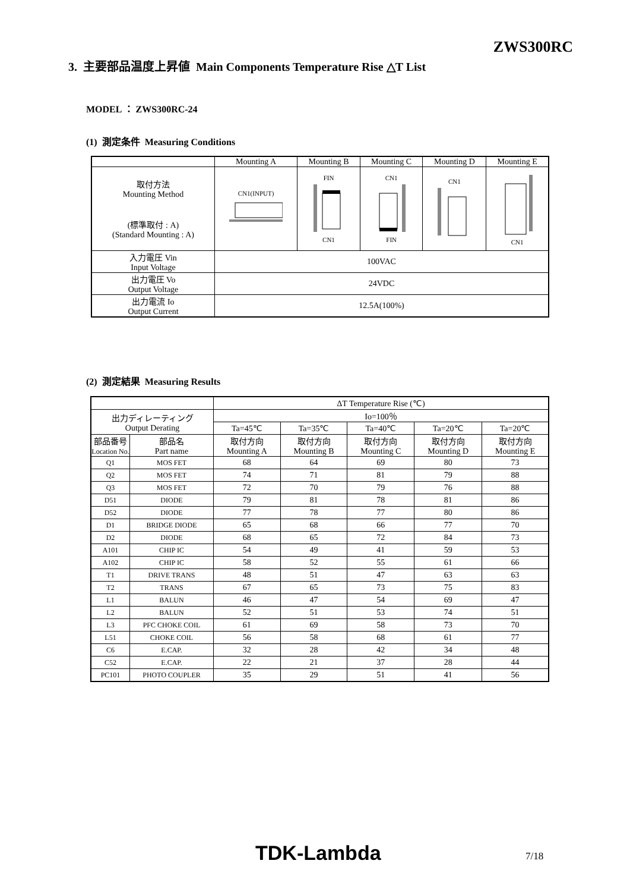ZWS300RC
3. 主要部品温度上昇値 Main Components Temperature Rise △T List
MODEL ： ZWS300RC-24
(1) 測定条件 Measuring Conditions
| | Mounting A | Mounting B | Mounting C | Mounting D | Mounting E |
| 取付方法 Mounting Method (標準取付 : A) (Standard Mounting : A) | CN1(INPUT) | FIN CN1 | CN1 FIN | CN1 | CN1 |
| 入力電圧 Vin Input Voltage | 100VAC | | | | |
| 出力電圧 Vo Output Voltage | 24VDC | | | | |
| 出力電流 Io Output Current | 12.5A(100%) | | | | |
(2) 測定結果 Measuring Results
| | | ΔT Temperature Rise (℃) | | | | |
| 出力ディレーティング Output Derating | | Io=100％ | | | | |
| | | Ta=45℃ | Ta=35℃ | Ta=40℃ | Ta=20℃ | Ta=20℃ |
| 部品番号 Location No. | 部品名 Part name | 取付方向 Mounting A | 取付方向 Mounting B | 取付方向 Mounting C | 取付方向 Mounting D | 取付方向 Mounting E |
| Q1 | MOS FET | 68 | 64 | 69 | 80 | 73 |
| Q2 | MOS FET | 74 | 71 | 81 | 79 | 88 |
| Q3 | MOS FET | 72 | 70 | 79 | 76 | 88 |
| D51 | DIODE | 79 | 81 | 78 | 81 | 86 |
| D52 | DIODE | 77 | 78 | 77 | 80 | 86 |
| D1 | BRIDGE DIODE | 65 | 68 | 66 | 77 | 70 |
| D2 | DIODE | 68 | 65 | 72 | 84 | 73 |
| A101 | CHIP IC | 54 | 49 | 41 | 59 | 53 |
| A102 | CHIP IC | 58 | 52 | 55 | 61 | 66 |
| T1 | DRIVE TRANS | 48 | 51 | 47 | 63 | 63 |
| T2 | TRANS | 67 | 65 | 73 | 75 | 83 |
| L1 | BALUN | 46 | 47 | 54 | 69 | 47 |
| L2 | BALUN | 52 | 51 | 53 | 74 | 51 |
| L3 | PFC CHOKE COIL | 61 | 69 | 58 | 73 | 70 |
| L51 | CHOKE COIL | 56 | 58 | 68 | 61 | 77 |
| C6 | E.CAP. | 32 | 28 | 42 | 34 | 48 |
| C52 | E.CAP. | 22 | 21 | 37 | 28 | 44 |
| PC101 | PHOTO COUPLER | 35 | 29 | 51 | 41 | 56 |
TDK-Lambda 7/18